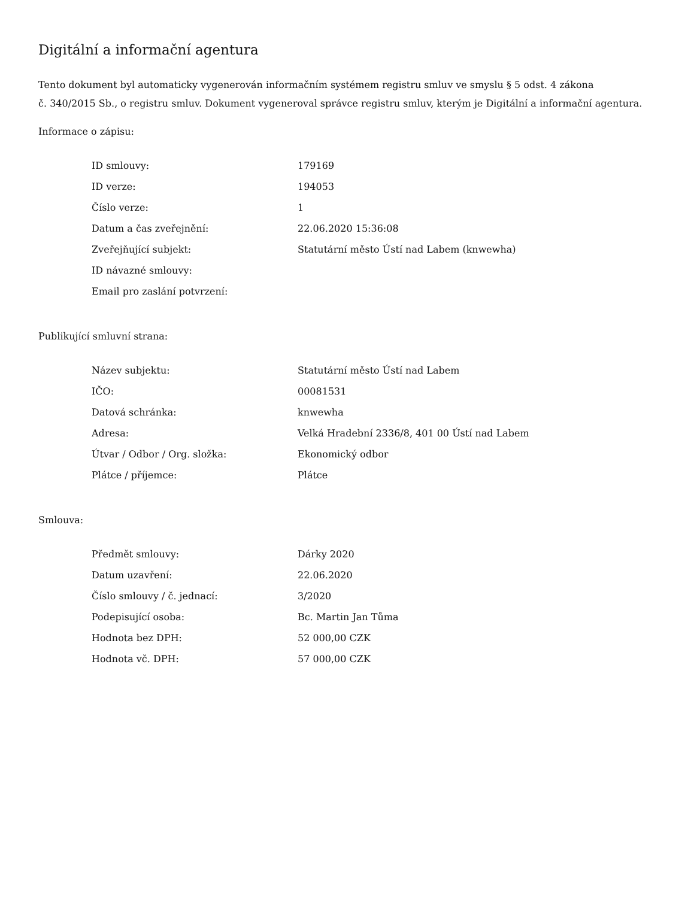Digitální a informační agentura
Tento dokument byl automaticky vygenerován informačním systémem registru smluv ve smyslu § 5 odst. 4 zákona
č. 340/2015 Sb., o registru smluv. Dokument vygeneroval správce registru smluv, kterým je Digitální a informační agentura.
Informace o zápisu:
| ID smlouvy: | 179169 |
| ID verze: | 194053 |
| Číslo verze: | 1 |
| Datum a čas zveřejnění: | 22.06.2020 15:36:08 |
| Zveřejňující subjekt: | Statutární město Ústí nad Labem (knwewha) |
| ID návazné smlouvy: | |
| Email pro zaslání potvrzení: | |
Publikující smluvní strana:
| Název subjektu: | Statutární město Ústí nad Labem |
| IČO: | 00081531 |
| Datová schránka: | knwewha |
| Adresa: | Velká Hradební 2336/8, 401 00 Ústí nad Labem |
| Útvar / Odbor / Org. složka: | Ekonomický odbor |
| Plátce / příjemce: | Plátce |
Smlouva:
| Předmět smlouvy: | Dárky 2020 |
| Datum uzavření: | 22.06.2020 |
| Číslo smlouvy / č. jednací: | 3/2020 |
| Podepisující osoba: | Bc. Martin Jan Tůma |
| Hodnota bez DPH: | 52 000,00 CZK |
| Hodnota vč. DPH: | 57 000,00 CZK |